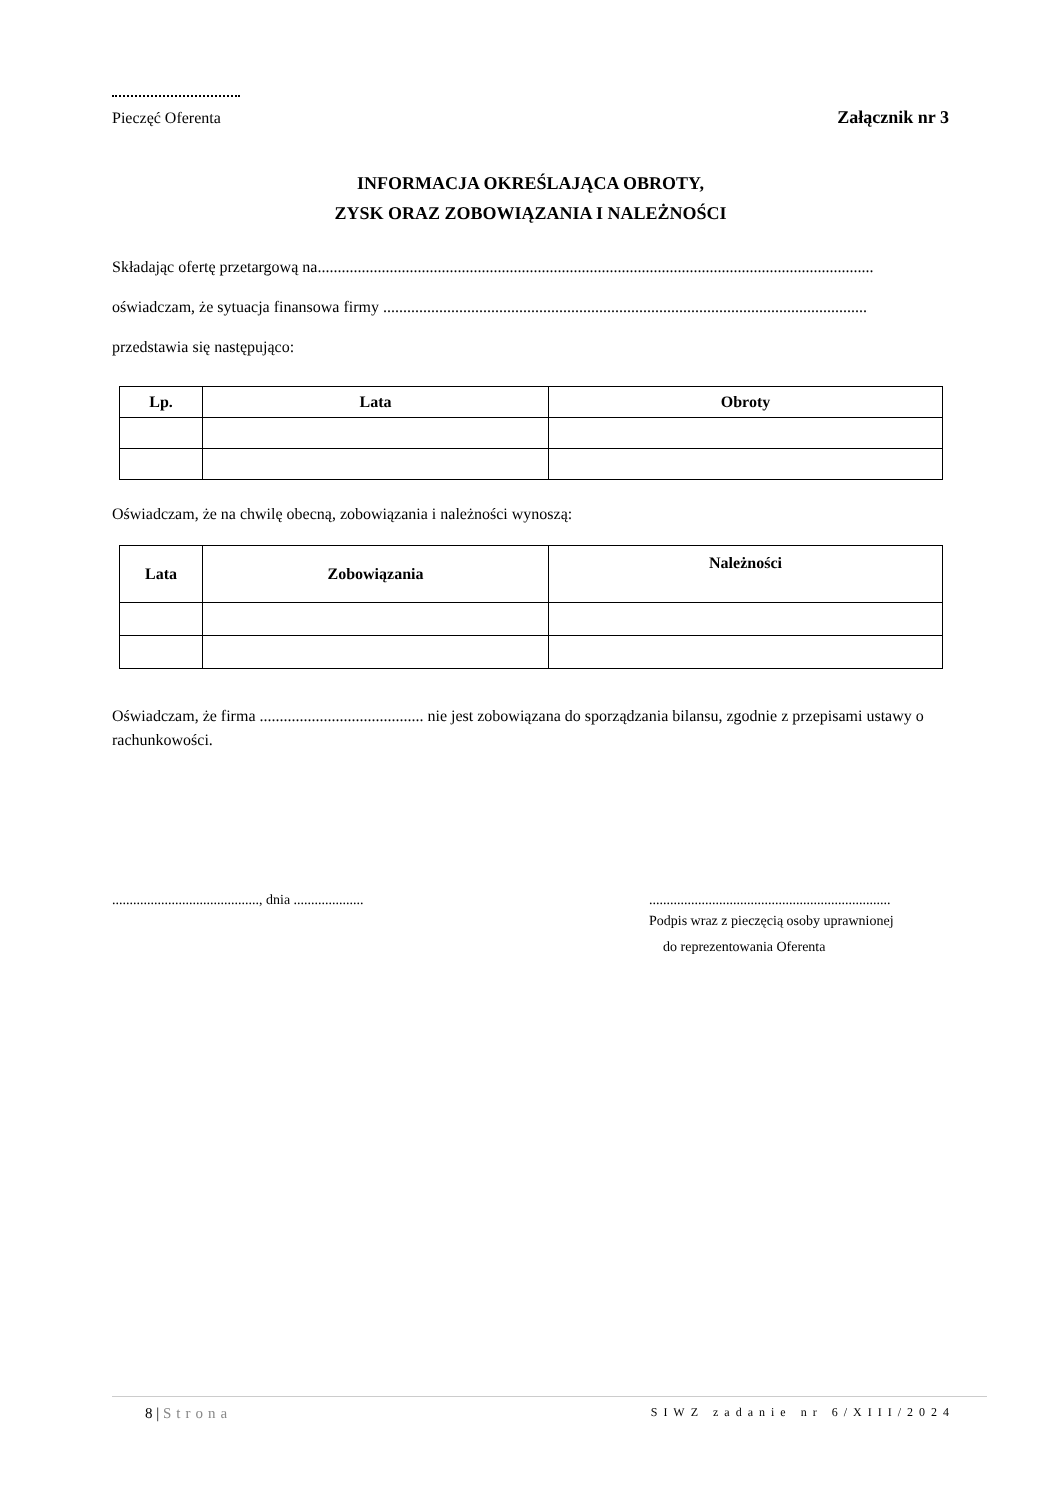Pieczęć Oferenta Załącznik nr 3
INFORMACJA OKREŚLAJĄCA OBROTY,
ZYSK ORAZ ZOBOWIĄZANIA I NALEŻNOŚCI
Składając ofertę przetargową na...........................................................................................................................................
oświadczam, że sytuacja finansowa firmy .........................................................................................................................
przedstawia się następująco:
| Lp. | Lata | Obroty |
| --- | --- | --- |
Oświadczam, że na chwilę obecną, zobowiązania i należności wynoszą:
| Lata | Zobowiązania | Należności |
| --- | --- | --- |
Oświadczam, że firma ......................................... nie jest zobowiązana do sporządzania bilansu, zgodnie z przepisami ustawy o rachunkowości.
.........................................., dnia ....................
.....................................................................
Podpis wraz z pieczęcią osoby uprawnionej
do reprezentowania Oferenta
8 | Strona SIWZ zadanie nr 6/XIII/2024